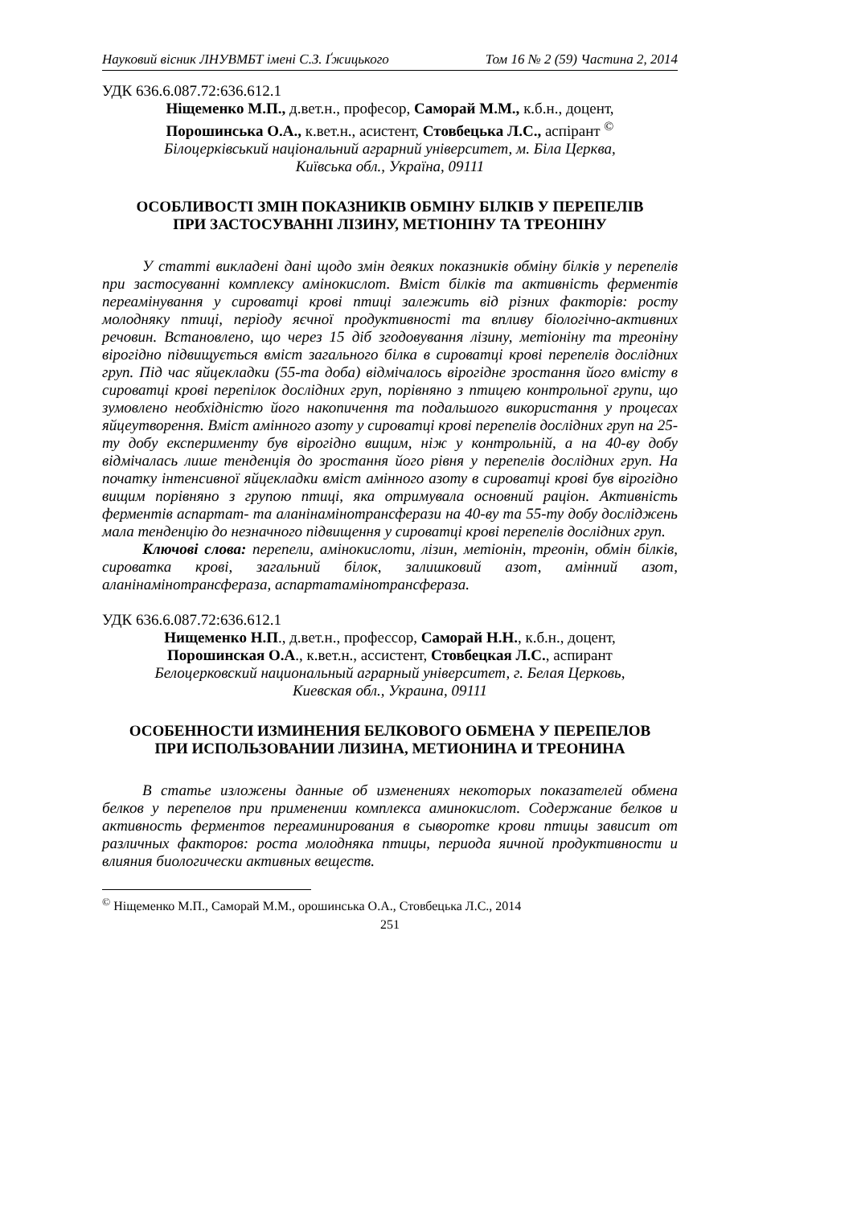Науковий вісник ЛНУВМБТ імені С.З. Ґжицького Том 16 № 2 (59) Частина 2, 2014
УДК 636.6.087.72:636.612.1
Ніщеменко М.П., д.вет.н., професор, Саморай М.М., к.б.н., доцент,
Порошинська О.А., к.вет.н., асистент, Стовбецька Л.С., аспірант <sup>©</sup>
Білоцерківський національний аграрний університет, м. Біла Церква,
Київська обл., Україна, 09111
ОСОБЛИВОСТІ ЗМІН ПОКАЗНИКІВ ОБМІНУ БІЛКІВ У ПЕРЕПЕЛІВ
ПРИ ЗАСТОСУВАННІ ЛІЗИНУ, МЕТІОНІНУ ТА ТРЕОНІНУ
У статті викладені дані щодо змін деяких показників обміну білків у перепелів при застосуванні комплексу амінокислот. Вміст білків та активність ферментів переамінування у сироватці крові птиці залежить від різних факторів: росту молодняку птиці, періоду яєчної продуктивності та впливу біологічно-активних речовин. Встановлено, що через 15 діб згодовування лізину, метіоніну та треоніну вірогідно підвищується вміст загального білка в сироватці крові перепелів дослідних груп. Під час яйцекладки (55-та доба) відмічалось вірогідне зростання його вмісту в сироватці крові перепілок дослідних груп, порівняно з птицею контрольної групи, що зумовлено необхідністю його накопичення та подальшого використання у процесах яйцеутворення. Вміст амінного азоту у сироватці крові перепелів дослідних груп на 25-ту добу експерименту був вірогідно вищим, ніж у контрольній, а на 40-ву добу відмічалась лише тенденція до зростання його рівня у перепелів дослідних груп. На початку інтенсивної яйцекладки вміст амінного азоту в сироватці крові був вірогідно вищим порівняно з групою птиці, яка отримувала основний раціон. Активність ферментів аспартат- та аланінамінотрансферази на 40-ву та 55-ту добу досліджень мала тенденцію до незначного підвищення у сироватці крові перепелів дослідних груп.
Ключові слова: перепели, амінокислоти, лізин, метіонін, треонін, обмін білків, сироватка крові, загальний білок, залишковий азот, амінний азот, аланінамінотрансфераза, аспартатамінотрансфераза.
УДК 636.6.087.72:636.612.1
Нищеменко Н.П., д.вет.н., профессор, Саморай Н.Н., к.б.н., доцент,
Порошинская О.А., к.вет.н., ассистент, Стовбецкая Л.С., аспирант
Белоцерковский национальный аграрный університет, г. Белая Церковь,
Киевская обл., Украина, 09111
ОСОБЕННОСТИ ИЗМИНЕНИЯ БЕЛКОВОГО ОБМЕНА У ПЕРЕПЕЛОВ
ПРИ ИСПОЛЬЗОВАНИИ ЛИЗИНА, МЕТИОНИНА И ТРЕОНИНА
В статье изложены данные об изменениях некоторых показателей обмена белков у перепелов при применении комплекса аминокислот. Содержание белков и активность ферментов переаминирования в сыворотке крови птицы зависит от различных факторов: роста молодняка птицы, периода яичной продуктивности и влияния биологически активных веществ.
<sup>©</sup> Ніщеменко М.П., Саморай М.М., орошинська О.А., Стовбецька Л.С., 2014
251